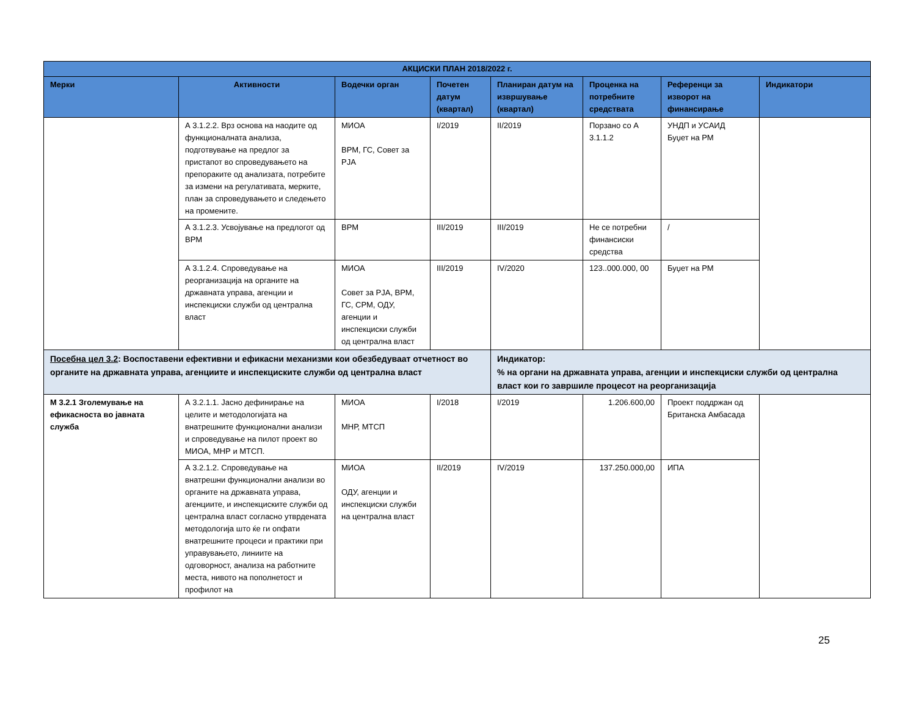| АКЦИСКИ ПЛАН 2018/2022 г. | | | | | | | |
| --- | --- | --- | --- | --- | --- | --- | --- |
| Мерки | Активности | Водечки орган | Почетен датум (квартал) | Планиран датум на извршување (квартал) | Проценка на потребните средствата | Референци за изворот на финансирање | Индикатори |
| | А 3.1.2.2. Врз основа на наодите од функционалната анализа, подготвување на предлог за пристапот во спроведувањето на препораките од анализата, потребите за измени на регулативата, мерките, план за спроведувањето и следењето на промените. | МИОА ВРМ, ГС, Совет за РЈА | I/2019 | II/2019 | Порзано со А 3.1.1.2 | УНДП и УСАИД Буџет на РМ | |
| | А 3.1.2.3. Усвојување на предлогот од ВРМ | ВРМ | III/2019 | III/2019 | Не се потребни финансиски средства | / | |
| | А 3.1.2.4. Спроведување на реорганизација на органите на државната управа, агенции и инспекциски служби од централна власт | МИОА Совет за РЈА, ВРМ, ГС, СРМ, ОДУ, агенции и инспекциски служби од централна власт | III/2019 | IV/2020 | 123..000.000, 00 | Буџет на РМ | |
| Посебна цел 3.2 : Воспоставени ефективни и ефикасни механизми кои обезбедуваат отчетност во органите на државната управа, агенциите и инспекциските служби од централна власт | | | | Индикатор: % на органи на државната управа, агенции и инспекциски служби од централна власт кои го завршиле процесот на реорганизација | | | |
| М 3.2.1 Зголемување на ефикасноста во јавната служба | А 3.2.1.1. Јасно дефинирање на целите и методологијата на внатрешните функционални анализи и спроведување на пилот проект во МИОА, МНР и МТСП. | МИОА МНР, МТСП | I/2018 | I/2019 | 1.206.600,00 | Проект поддржан од Британска Амбасада | |
| | А 3.2.1.2. Спроведување на внатрешни функционални анализи во органите на државната управа, агенциите, и инспекциските служби од централна власт согласно утврдената методологија што ќе ги опфати внатрешните процеси и практики при управувањето, линиите на одговорност, анализа на работните места, нивото на пополнетост и профилот на | МИОА ОДУ, агенции и инспекциски служби на централна власт | II/2019 | IV/2019 | 137.250.000,00 | ИПА | |
25